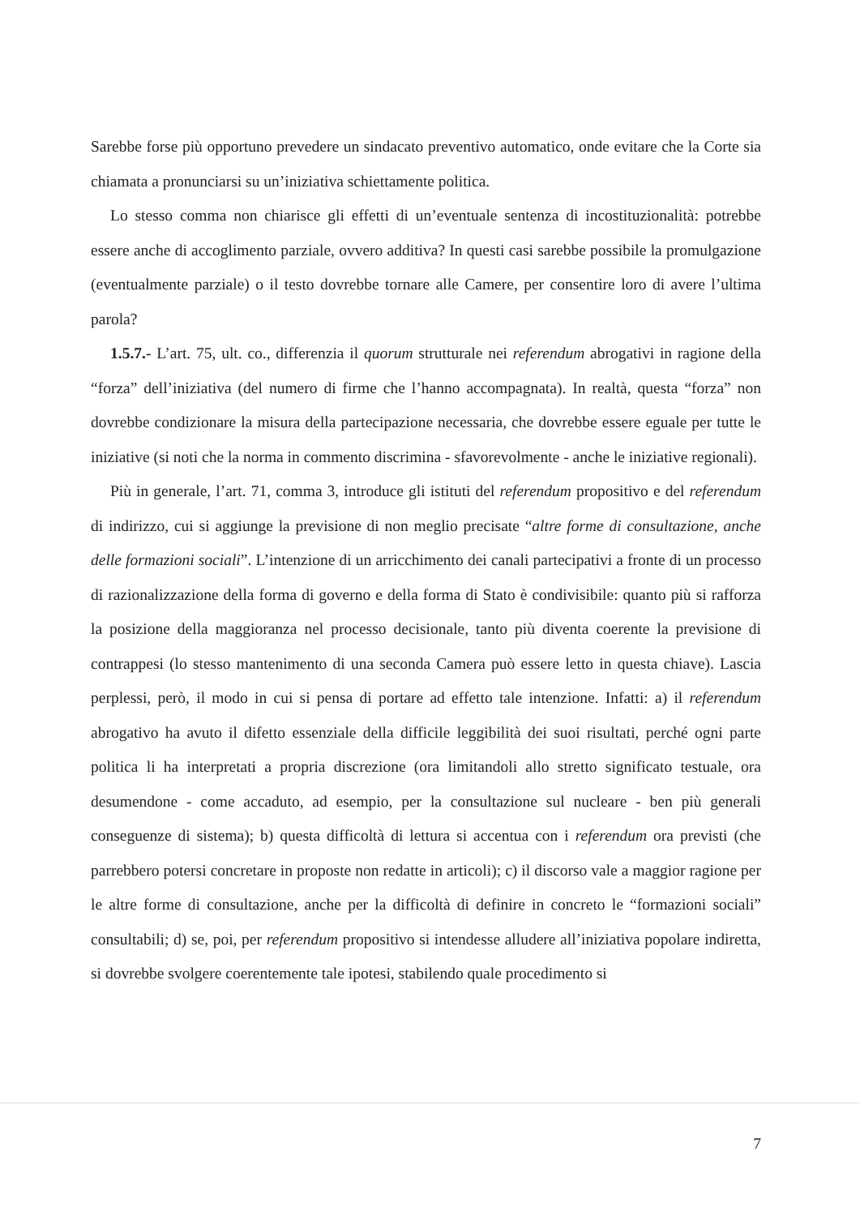Sarebbe forse più opportuno prevedere un sindacato preventivo automatico, onde evitare che la Corte sia chiamata a pronunciarsi su un’iniziativa schiettamente politica.
Lo stesso comma non chiarisce gli effetti di un’eventuale sentenza di incostituzionalità: potrebbe essere anche di accoglimento parziale, ovvero additiva? In questi casi sarebbe possibile la promulgazione (eventualmente parziale) o il testo dovrebbe tornare alle Camere, per consentire loro di avere l’ultima parola?
1.5.7.- L’art. 75, ult. co., differenzia il quorum strutturale nei referendum abrogativi in ragione della “forza” dell’iniziativa (del numero di firme che l’hanno accompagnata). In realtà, questa “forza” non dovrebbe condizionare la misura della partecipazione necessaria, che dovrebbe essere eguale per tutte le iniziative (si noti che la norma in commento discrimina - sfavorevolmente - anche le iniziative regionali).
Più in generale, l’art. 71, comma 3, introduce gli istituti del referendum propositivo e del referendum di indirizzo, cui si aggiunge la previsione di non meglio precisate “altre forme di consultazione, anche delle formazioni sociali”. L’intenzione di un arricchimento dei canali partecipativi a fronte di un processo di razionalizzazione della forma di governo e della forma di Stato è condivisibile: quanto più si rafforza la posizione della maggioranza nel processo decisionale, tanto più diventa coerente la previsione di contrappesi (lo stesso mantenimento di una seconda Camera può essere letto in questa chiave). Lascia perplessi, però, il modo in cui si pensa di portare ad effetto tale intenzione. Infatti: a) il referendum abrogativo ha avuto il difetto essenziale della difficile leggibilità dei suoi risultati, perché ogni parte politica li ha interpretati a propria discrezione (ora limitandoli allo stretto significato testuale, ora desumendone - come accaduto, ad esempio, per la consultazione sul nucleare - ben più generali conseguenze di sistema); b) questa difficoltà di lettura si accentua con i referendum ora previsti (che parrebbero potersi concretare in proposte non redatte in articoli); c) il discorso vale a maggior ragione per le altre forme di consultazione, anche per la difficoltà di definire in concreto le “formazioni sociali” consultabili; d) se, poi, per referendum propositivo si intendesse alludere all’iniziativa popolare indiretta, si dovrebbe svolgere coerentemente tale ipotesi, stabilendo quale procedimento si
7